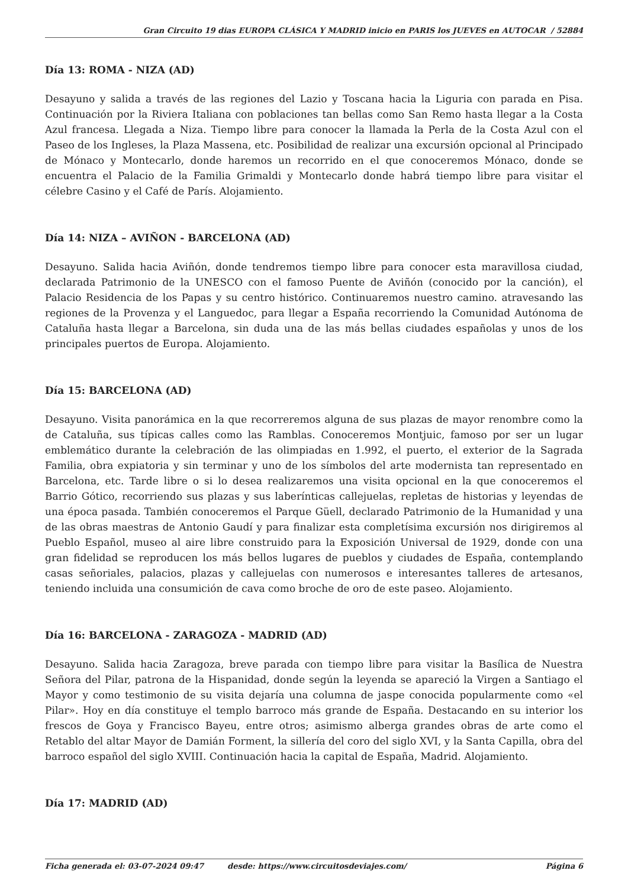Gran Circuito 19 dias EUROPA CLÁSICA Y MADRID inicio en PARIS los JUEVES en AUTOCAR / 52884
Día 13: ROMA - NIZA (AD)
Desayuno y salida a través de las regiones del Lazio y Toscana hacia la Liguria con parada en Pisa. Continuación por la Riviera Italiana con poblaciones tan bellas como San Remo hasta llegar a la Costa Azul francesa. Llegada a Niza. Tiempo libre para conocer la llamada la Perla de la Costa Azul con el Paseo de los Ingleses, la Plaza Massena, etc. Posibilidad de realizar una excursión opcional al Principado de Mónaco y Montecarlo, donde haremos un recorrido en el que conoceremos Mónaco, donde se encuentra el Palacio de la Familia Grimaldi y Montecarlo donde habrá tiempo libre para visitar el célebre Casino y el Café de París. Alojamiento.
Día 14: NIZA – AVIÑON - BARCELONA (AD)
Desayuno. Salida hacia Aviñón, donde tendremos tiempo libre para conocer esta maravillosa ciudad, declarada Patrimonio de la UNESCO con el famoso Puente de Aviñón (conocido por la canción), el Palacio Residencia de los Papas y su centro histórico. Continuaremos nuestro camino. atravesando las regiones de la Provenza y el Languedoc, para llegar a España recorriendo la Comunidad Autónoma de Cataluña hasta llegar a Barcelona, sin duda una de las más bellas ciudades españolas y unos de los principales puertos de Europa. Alojamiento.
Día 15: BARCELONA (AD)
Desayuno. Visita panorámica en la que recorreremos alguna de sus plazas de mayor renombre como la de Cataluña, sus típicas calles como las Ramblas. Conoceremos Montjuic, famoso por ser un lugar emblemático durante la celebración de las olimpiadas en 1.992, el puerto, el exterior de la Sagrada Familia, obra expiatoria y sin terminar y uno de los símbolos del arte modernista tan representado en Barcelona, etc. Tarde libre o si lo desea realizaremos una visita opcional en la que conoceremos el Barrio Gótico, recorriendo sus plazas y sus laberínticas callejuelas, repletas de historias y leyendas de una época pasada. También conoceremos el Parque Güell, declarado Patrimonio de la Humanidad y una de las obras maestras de Antonio Gaudí y para finalizar esta completísima excursión nos dirigiremos al Pueblo Español, museo al aire libre construido para la Exposición Universal de 1929, donde con una gran fidelidad se reproducen los más bellos lugares de pueblos y ciudades de España, contemplando casas señoriales, palacios, plazas y callejuelas con numerosos e interesantes talleres de artesanos, teniendo incluida una consumición de cava como broche de oro de este paseo. Alojamiento.
Día 16: BARCELONA - ZARAGOZA - MADRID (AD)
Desayuno. Salida hacia Zaragoza, breve parada con tiempo libre para visitar la Basílica de Nuestra Señora del Pilar, patrona de la Hispanidad, donde según la leyenda se apareció la Virgen a Santiago el Mayor y como testimonio de su visita dejaría una columna de jaspe conocida popularmente como «el Pilar». Hoy en día constituye el templo barroco más grande de España. Destacando en su interior los frescos de Goya y Francisco Bayeu, entre otros; asimismo alberga grandes obras de arte como el Retablo del altar Mayor de Damián Forment, la sillería del coro del siglo XVI, y la Santa Capilla, obra del barroco español del siglo XVIII. Continuación hacia la capital de España, Madrid. Alojamiento.
Día 17: MADRID (AD)
Ficha generada el: 03-07-2024 09:47 desde: https://www.circuitosdeviajes.com/ Página 6